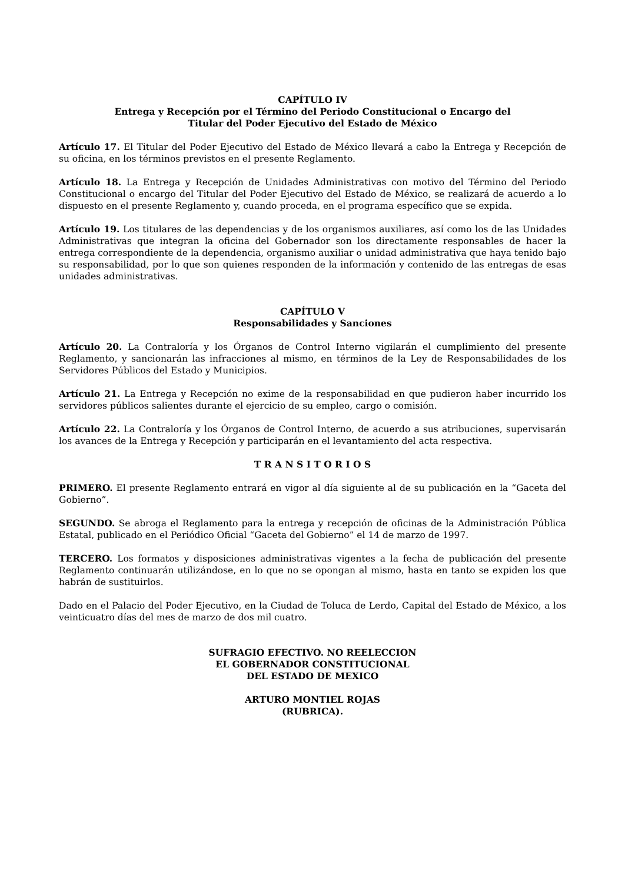CAPÍTULO IV
Entrega y Recepción por el Término del Periodo Constitucional o Encargo del
Titular del Poder Ejecutivo del Estado de México
Artículo 17. El Titular del Poder Ejecutivo del Estado de México llevará a cabo la Entrega y Recepción de su oficina, en los términos previstos en el presente Reglamento.
Artículo 18. La Entrega y Recepción de Unidades Administrativas con motivo del Término del Periodo Constitucional o encargo del Titular del Poder Ejecutivo del Estado de México, se realizará de acuerdo a lo dispuesto en el presente Reglamento y, cuando proceda, en el programa específico que se expida.
Artículo 19. Los titulares de las dependencias y de los organismos auxiliares, así como los de las Unidades Administrativas que integran la oficina del Gobernador son los directamente responsables de hacer la entrega correspondiente de la dependencia, organismo auxiliar o unidad administrativa que haya tenido bajo su responsabilidad, por lo que son quienes responden de la información y contenido de las entregas de esas unidades administrativas.
CAPÍTULO V
Responsabilidades y Sanciones
Artículo 20. La Contraloría y los Órganos de Control Interno vigilarán el cumplimiento del presente Reglamento, y sancionarán las infracciones al mismo, en términos de la Ley de Responsabilidades de los Servidores Públicos del Estado y Municipios.
Artículo 21. La Entrega y Recepción no exime de la responsabilidad en que pudieron haber incurrido los servidores públicos salientes durante el ejercicio de su empleo, cargo o comisión.
Artículo 22. La Contraloría y los Órganos de Control Interno, de acuerdo a sus atribuciones, supervisarán los avances de la Entrega y Recepción y participarán en el levantamiento del acta respectiva.
T R A N S I T O R I O S
PRIMERO. El presente Reglamento entrará en vigor al día siguiente al de su publicación en la “Gaceta del Gobierno”.
SEGUNDO. Se abroga el Reglamento para la entrega y recepción de oficinas de la Administración Pública Estatal, publicado en el Periódico Oficial “Gaceta del Gobierno” el 14 de marzo de 1997.
TERCERO. Los formatos y disposiciones administrativas vigentes a la fecha de publicación del presente Reglamento continuarán utilizándose, en lo que no se opongan al mismo, hasta en tanto se expiden los que habrán de sustituirlos.
Dado en el Palacio del Poder Ejecutivo, en la Ciudad de Toluca de Lerdo, Capital del Estado de México, a los veinticuatro días del mes de marzo de dos mil cuatro.
SUFRAGIO EFECTIVO. NO REELECCION
EL GOBERNADOR CONSTITUCIONAL
DEL ESTADO DE MEXICO
ARTURO MONTIEL ROJAS
(RUBRICA).